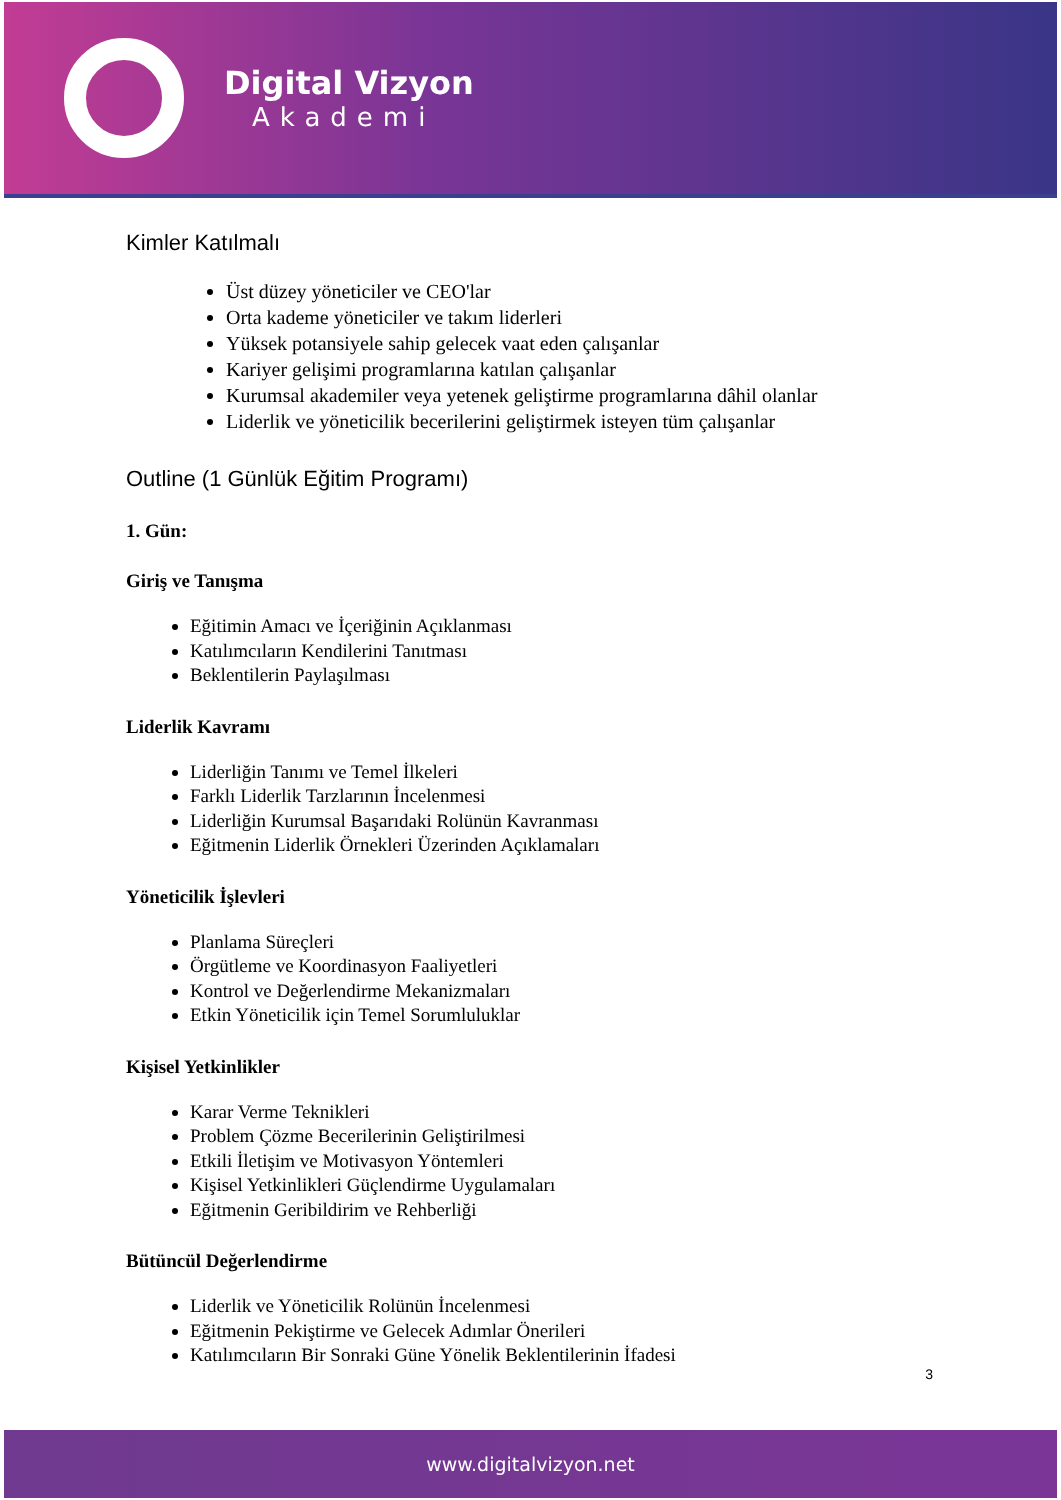Digital Vizyon
Akademi
Kimler Katılmalı
Üst düzey yöneticiler ve CEO'lar
Orta kademe yöneticiler ve takım liderleri
Yüksek potansiyele sahip gelecek vaat eden çalışanlar
Kariyer gelişimi programlarına katılan çalışanlar
Kurumsal akademiler veya yetenek geliştirme programlarına dâhil olanlar
Liderlik ve yöneticilik becerilerini geliştirmek isteyen tüm çalışanlar
Outline (1 Günlük Eğitim Programı)
1. Gün:
Giriş ve Tanışma
Eğitimin Amacı ve İçeriğinin Açıklanması
Katılımcıların Kendilerini Tanıtması
Beklentilerin Paylaşılması
Liderlik Kavramı
Liderliğin Tanımı ve Temel İlkeleri
Farklı Liderlik Tarzlarının İncelenmesi
Liderliğin Kurumsal Başarıdaki Rolünün Kavranması
Eğitmenin Liderlik Örnekleri Üzerinden Açıklamaları
Yöneticilik İşlevleri
Planlama Süreçleri
Örgütleme ve Koordinasyon Faaliyetleri
Kontrol ve Değerlendirme Mekanizmaları
Etkin Yöneticilik için Temel Sorumluluklar
Kişisel Yetkinlikler
Karar Verme Teknikleri
Problem Çözme Becerilerinin Geliştirilmesi
Etkili İletişim ve Motivasyon Yöntemleri
Kişisel Yetkinlikleri Güçlendirme Uygulamaları
Eğitmenin Geribildirim ve Rehberliği
Bütüncül Değerlendirme
Liderlik ve Yöneticilik Rolünün İncelenmesi
Eğitmenin Pekiştirme ve Gelecek Adımlar Önerileri
Katılımcıların Bir Sonraki Güne Yönelik Beklentilerinin İfadesi
3
www.digitalvizyon.net